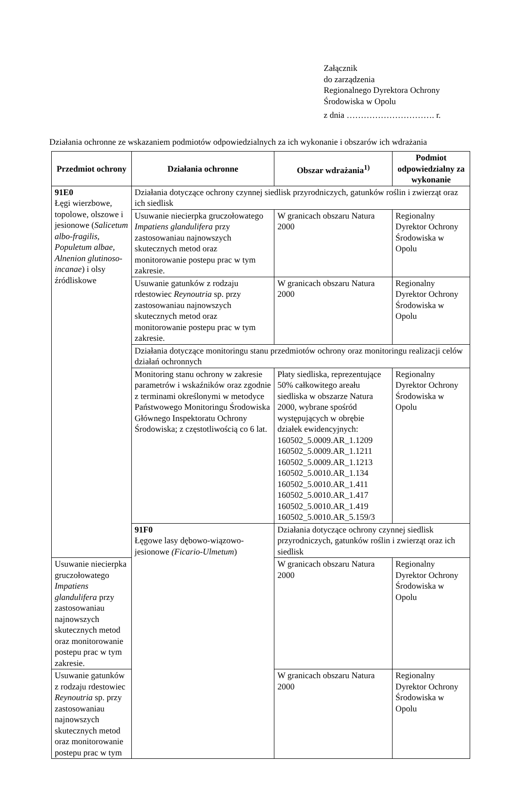Załącznik
do zarządzenia
Regionalnego Dyrektora Ochrony
Środowiska w Opolu
z dnia …………………………. r.
Działania ochronne ze wskazaniem podmiotów odpowiedzialnych za ich wykonanie i obszarów ich wdrażania
| Przedmiot ochrony | Działania ochronne | Obszar wdrażania<sup>1)</sup> | Podmiot odpowiedzialny za wykonanie |
| --- | --- | --- | --- |
| 91E0 Łęgi wierzbowe, topolowe, olszowe i jesionowe ( Salicetum albo-fragilis, Populetum albae, Alnenion glutinoso-incanae ) i olsy źródliskowe | Działania dotyczące ochrony czynnej siedlisk przyrodniczych, gatunków roślin i zwierząt oraz ich siedlisk | | |
| | Usuwanie niecierpka gruczołowatego Impatiens glandulifera przy zastosowaniau najnowszych skutecznych metod oraz monitorowanie postepu prac w tym zakresie. | W granicach obszaru Natura 2000 | Regionalny Dyrektor Ochrony Środowiska w Opolu |
| | Usuwanie gatunków z rodzaju rdestowiec Reynoutria sp. przy zastosowaniau najnowszych skutecznych metod oraz monitorowanie postepu prac w tym zakresie. | W granicach obszaru Natura 2000 | Regionalny Dyrektor Ochrony Środowiska w Opolu |
| | Działania dotyczące monitoringu stanu przedmiotów ochrony oraz monitoringu realizacji celów działań ochronnych | | |
| | Monitoring stanu ochrony w zakresie parametrów i wskaźników oraz zgodnie z terminami określonymi w metodyce Państwowego Monitoringu Środowiska Głównego Inspektoratu Ochrony Środowiska; z częstotliwością co 6 lat. | Płaty siedliska, reprezentujące 50% całkowitego areału siedliska w obszarze Natura 2000, wybrane spośród występujących w obrębie działek ewidencyjnych: 160502_5.0009.AR_1.1209 160502_5.0009.AR_1.1211 160502_5.0009.AR_1.1213 160502_5.0010.AR_1.134 160502_5.0010.AR_1.411 160502_5.0010.AR_1.417 160502_5.0010.AR_1.419 160502_5.0010.AR_5.159/3 | Regionalny Dyrektor Ochrony Środowiska w Opolu |
| | 91F0 Łęgowe lasy dębowo-wiązowo-jesionowe (Ficario-Ulmetum ) | Działania dotyczące ochrony czynnej siedlisk przyrodniczych, gatunków roślin i zwierząt oraz ich siedlisk | |
| Usuwanie niecierpka gruczołowatego Impatiens glandulifera przy zastosowaniau najnowszych skutecznych metod oraz monitorowanie postepu prac w tym zakresie. | | W granicach obszaru Natura 2000 | Regionalny Dyrektor Ochrony Środowiska w Opolu |
| Usuwanie gatunków z rodzaju rdestowiec Reynoutria sp. przy zastosowaniau najnowszych skutecznych metod oraz monitorowanie postepu prac w tym | | W granicach obszaru Natura 2000 | Regionalny Dyrektor Ochrony Środowiska w Opolu |